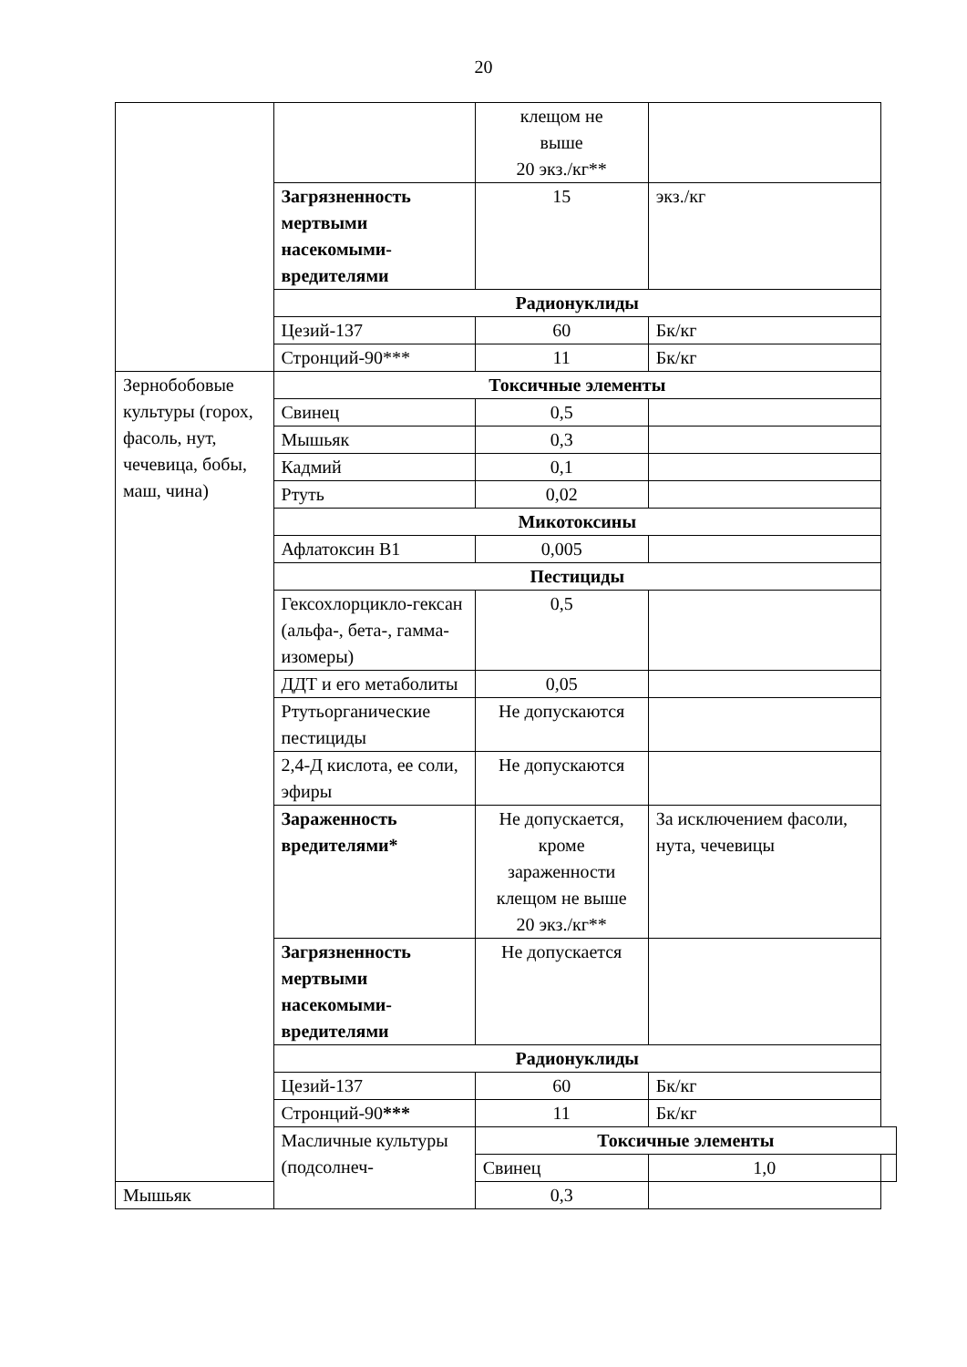20
| | | клещом не выше 20 экз./кг** | | |
| | Загрязненность мертвыми насекомыми-вредителями | 15 | экз./кг | |
| | Радионуклиды | | | |
| | Цезий-137 | 60 | Бк/кг | |
| | Стронций-90*** | 11 | Бк/кг | |
| Зернобобовые культуры (горох, фасоль, нут, чечевица, бобы, маш, чина) | Токсичные элементы | | | |
| | Свинец | 0,5 | | |
| | Мышьяк | 0,3 | | |
| | Кадмий | 0,1 | | |
| | Ртуть | 0,02 | | |
| | Микотоксины | | | |
| | Афлатоксин В1 | 0,005 | | |
| | Пестициды | | | |
| | Гексохлорцикло-гексан (альфа-, бета-, гамма-изомеры) | 0,5 | | |
| | ДДТ и его метаболиты | 0,05 | | |
| | Ртутьорганические пестициды | Не допускаются | | |
| | 2,4-Д кислота, ее соли, эфиры | Не допускаются | | |
| | Зараженность вредителями* | Не допускается, кроме зараженности клещом не выше 20 экз./кг** | За исключением фасоли, нута, чечевицы | |
| | Загрязненность мертвыми насекомыми-вредителями | Не допускается | | |
| | Радионуклиды | | | |
| | Цезий-137 | 60 | Бк/кг | |
| | Стронций-90 *** | 11 | Бк/кг | |
| | Масличные культуры (подсолнеч- | Токсичные элементы | | |
| | | Свинец | 1,0 | |
| Мышьяк | | 0,3 | | |